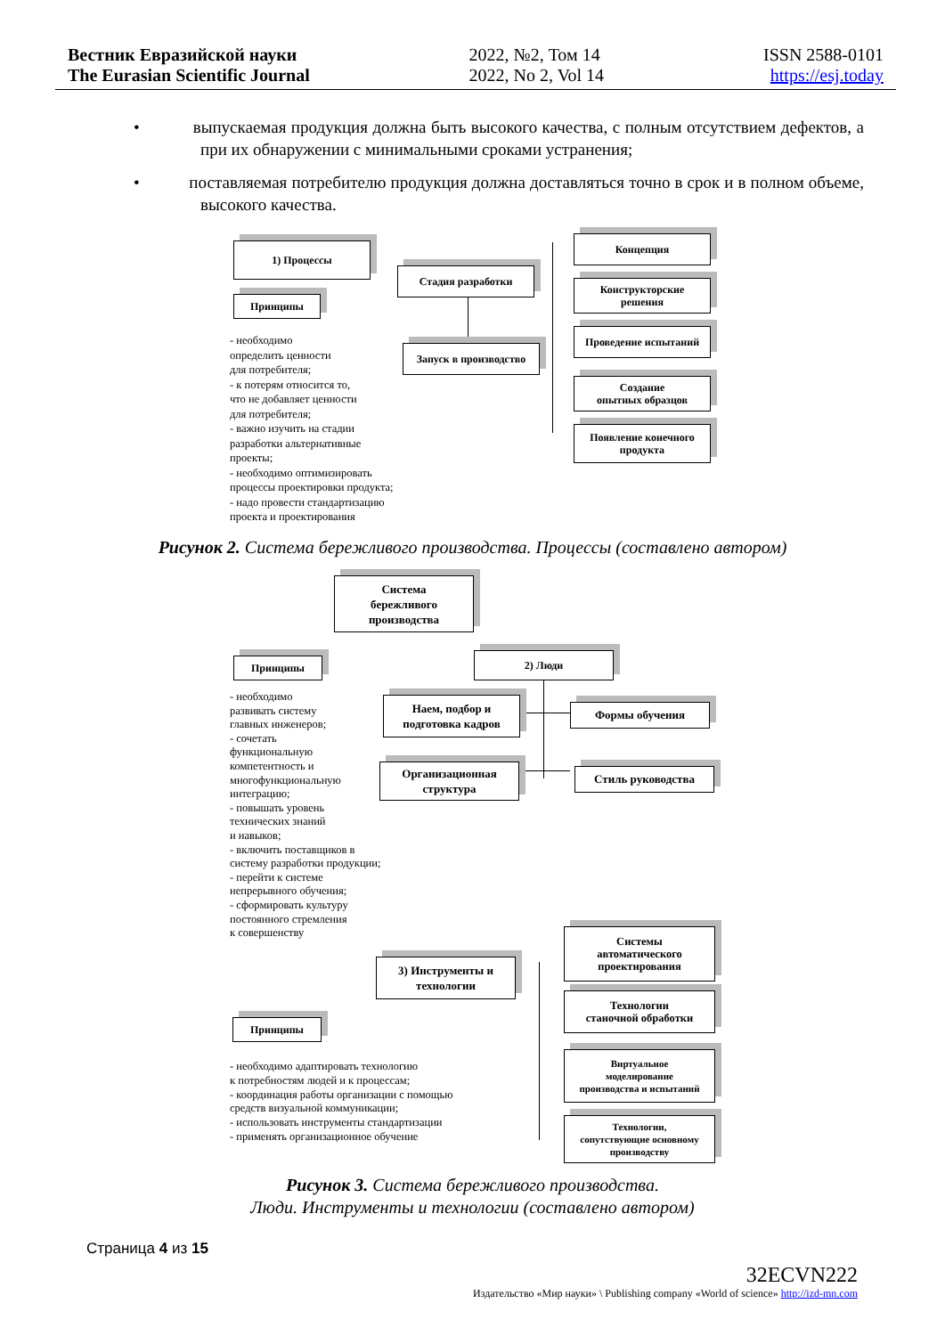Вестник Евразийской науки
The Eurasian Scientific Journal
2022, №2, Том 14
2022, No 2, Vol 14
ISSN 2588-0101
https://esj.today
• выпускаемая продукция должна быть высокого качества, с полным отсутствием дефектов, а при их обнаружении с минимальными сроками устранения;
• поставляемая потребителю продукция должна доставляться точно в срок и в полном объеме, высокого качества.
1) Процессы
Принципы
Стадия разработки
Запуск в производство
Концепция
Конструкторские
решения
Проведение испытаний
Создание
опытных образцов
Появление конечного
продукта
- необходимо
определить ценности
для потребителя;
- к потерям относится то,
что не добавляет ценности
для потребителя;
- важно изучить на стадии
разработки альтернативные
проекты;
- необходимо оптимизировать
процессы проектировки продукта;
- надо провести стандартизацию
проекта и проектирования
Рисунок 2. Система бережливого производства. Процессы (составлено автором)
Система
бережливого
производства
Принципы 2) Люди
Наем, подбор и
подготовка кадров
Формы обучения
Организационная
структура
Стиль руководства
- необходимо
развивать систему
главных инженеров;
- сочетать
функциональную
компетентность и
многофункциональную
интеграцию;
- повышать уровень
технических знаний
и навыков;
- включить поставщиков в
систему разработки продукции;
- перейти к системе
непрерывного обучения;
- сформировать культуру
постоянного стремления
к совершенству
3) Инструменты и
технологии
Системы
автоматического
проектирования
Технологии
станочной обработки
Виртуальное
моделирование
производства и испытаний
Технологии,
сопутствующие основному
производству
Принципы
- необходимо адаптировать технологию
к потребностям людей и к процессам;
- координация работы организации с помощью
средств визуальной коммуникации;
- использовать инструменты стандартизации
- применять организационное обучение
Рисунок 3. Система бережливого производства.
Люди. Инструменты и технологии (составлено автором)
Страница 4 из 15
32ECVN222
Издательство «Мир науки» \ Publishing company «World of science» http://izd-mn.com